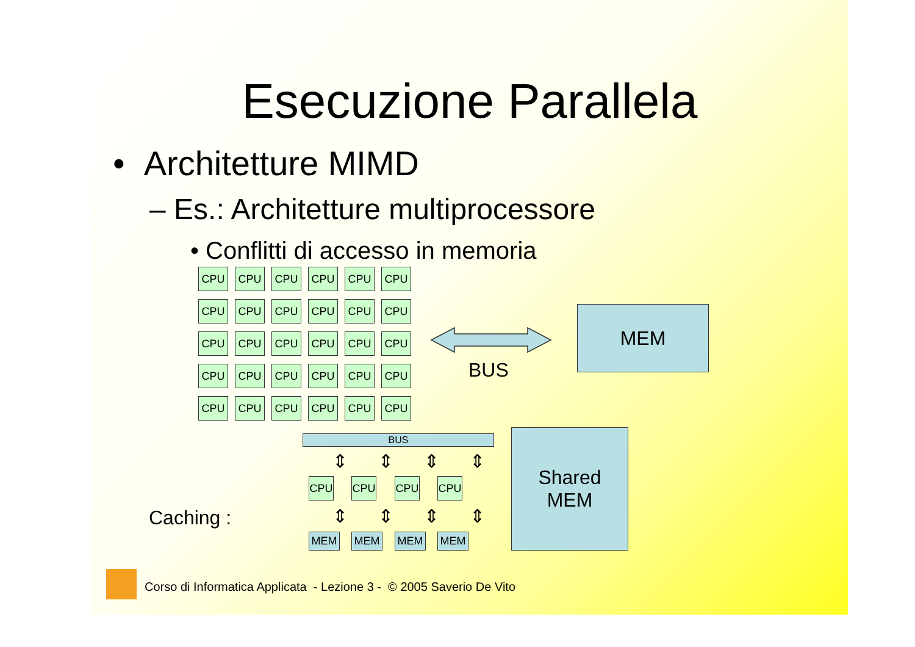Esecuzione Parallela
• Architetture MIMD
– Es.: Architetture multiprocessore
• Conflitti di accesso in memoria
CPU
CPU
CPU
CPU
CPU
CPU
CPU
CPU
CPU
CPU
CPU
CPU
CPU
CPU
CPU
CPU
CPU
CPU
CPU
CPU
CPU
CPU
CPU
CPU
CPU
CPU
CPU
CPU
CPU
CPU
BUS
MEM
BUS
⇕⇕⇕⇕
CPU CPU CPU CPU
⇕⇕⇕⇕
MEM MEM MEM MEM
Caching :
Shared
MEM
Corso di Informatica Applicata - Lezione 3 - © 2005 Saverio De Vito